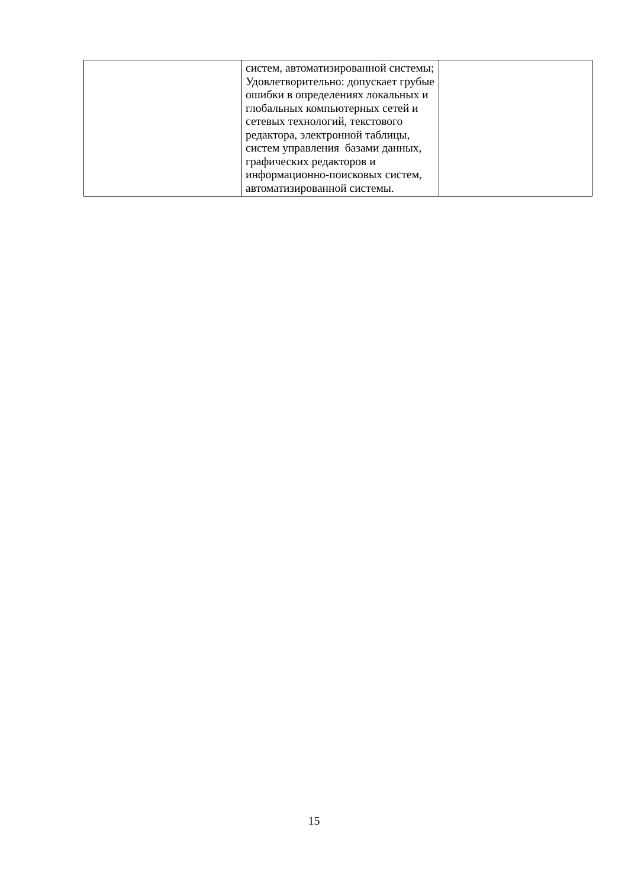| | систем, автоматизированной системы; Удовлетворительно: допускает грубые ошибки в определениях локальных и глобальных компьютерных сетей и сетевых технологий, текстового редактора, электронной таблицы, систем управления базами данных, графических редакторов и информационно-поисковых систем, автоматизированной системы. | |
15